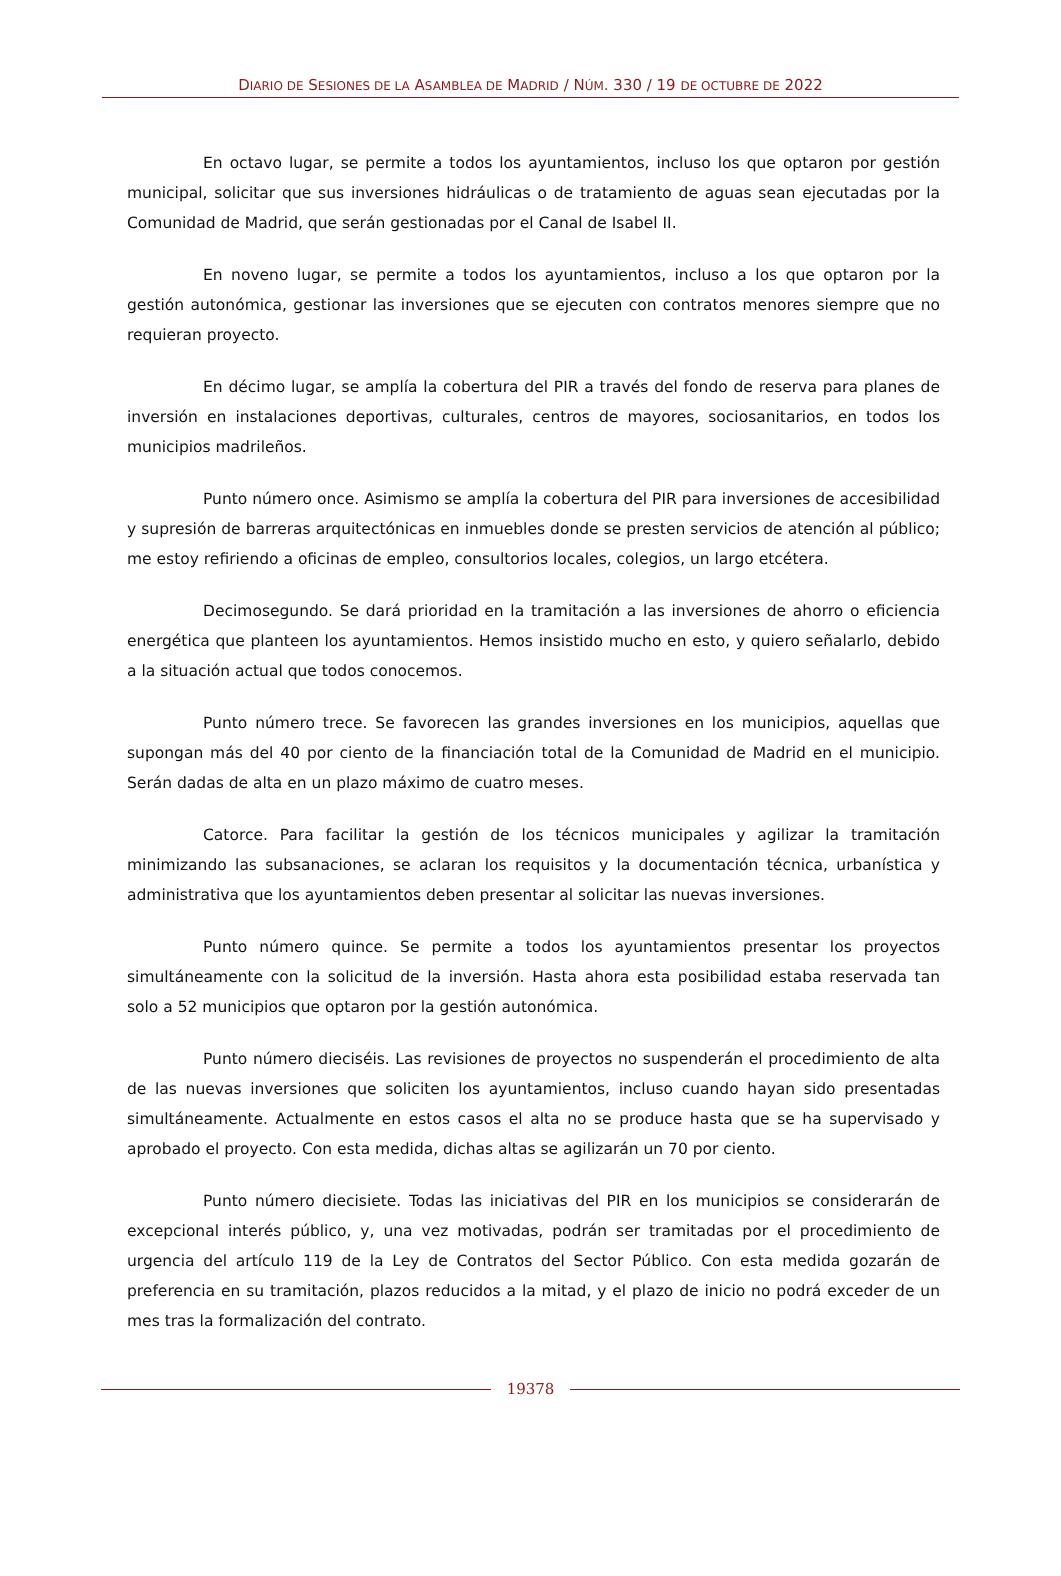DIARIO DE SESIONES DE LA ASAMBLEA DE MADRID / NÚM. 330 / 19 DE OCTUBRE DE 2022
En octavo lugar, se permite a todos los ayuntamientos, incluso los que optaron por gestión municipal, solicitar que sus inversiones hidráulicas o de tratamiento de aguas sean ejecutadas por la Comunidad de Madrid, que serán gestionadas por el Canal de Isabel II.
En noveno lugar, se permite a todos los ayuntamientos, incluso a los que optaron por la gestión autonómica, gestionar las inversiones que se ejecuten con contratos menores siempre que no requieran proyecto.
En décimo lugar, se amplía la cobertura del PIR a través del fondo de reserva para planes de inversión en instalaciones deportivas, culturales, centros de mayores, sociosanitarios, en todos los municipios madrileños.
Punto número once. Asimismo se amplía la cobertura del PIR para inversiones de accesibilidad y supresión de barreras arquitectónicas en inmuebles donde se presten servicios de atención al público; me estoy refiriendo a oficinas de empleo, consultorios locales, colegios, un largo etcétera.
Decimosegundo. Se dará prioridad en la tramitación a las inversiones de ahorro o eficiencia energética que planteen los ayuntamientos. Hemos insistido mucho en esto, y quiero señalarlo, debido a la situación actual que todos conocemos.
Punto número trece. Se favorecen las grandes inversiones en los municipios, aquellas que supongan más del 40 por ciento de la financiación total de la Comunidad de Madrid en el municipio. Serán dadas de alta en un plazo máximo de cuatro meses.
Catorce. Para facilitar la gestión de los técnicos municipales y agilizar la tramitación minimizando las subsanaciones, se aclaran los requisitos y la documentación técnica, urbanística y administrativa que los ayuntamientos deben presentar al solicitar las nuevas inversiones.
Punto número quince. Se permite a todos los ayuntamientos presentar los proyectos simultáneamente con la solicitud de la inversión. Hasta ahora esta posibilidad estaba reservada tan solo a 52 municipios que optaron por la gestión autonómica.
Punto número dieciséis. Las revisiones de proyectos no suspenderán el procedimiento de alta de las nuevas inversiones que soliciten los ayuntamientos, incluso cuando hayan sido presentadas simultáneamente. Actualmente en estos casos el alta no se produce hasta que se ha supervisado y aprobado el proyecto. Con esta medida, dichas altas se agilizarán un 70 por ciento.
Punto número diecisiete. Todas las iniciativas del PIR en los municipios se considerarán de excepcional interés público, y, una vez motivadas, podrán ser tramitadas por el procedimiento de urgencia del artículo 119 de la Ley de Contratos del Sector Público. Con esta medida gozarán de preferencia en su tramitación, plazos reducidos a la mitad, y el plazo de inicio no podrá exceder de un mes tras la formalización del contrato.
19378